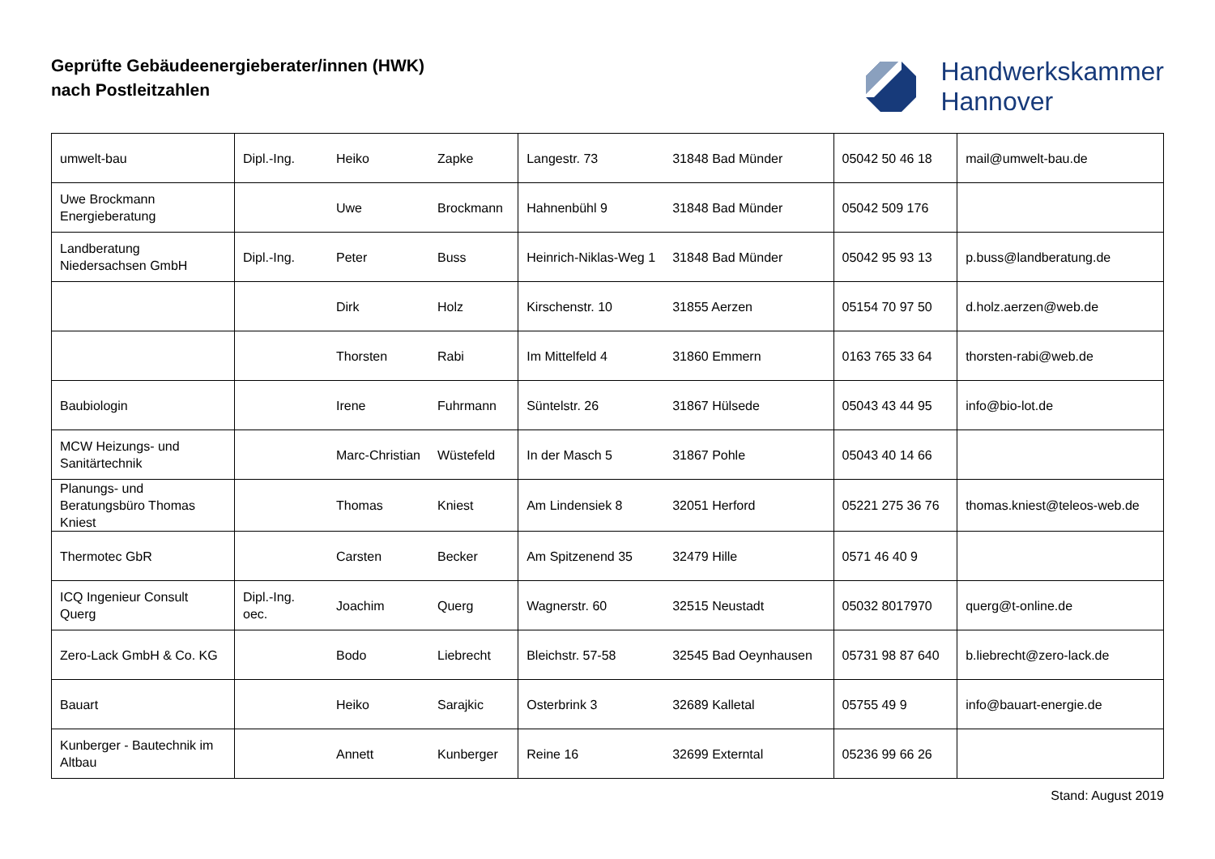Geprüfte Gebäudeenergieberater/innen (HWK)
nach Postleitzahlen
Handwerkskammer
Hannover
| umwelt-bau | Dipl.-Ing. | Heiko | Zapke | Langestr. 73 | 31848 Bad Münder | 05042 50 46 18 | mail@umwelt-bau.de |
| Uwe Brockmann Energieberatung | | Uwe | Brockmann | Hahnenbühl 9 | 31848 Bad Münder | 05042 509 176 | |
| Landberatung Niedersachsen GmbH | Dipl.-Ing. | Peter | Buss | Heinrich-Niklas-Weg 1 | 31848 Bad Münder | 05042 95 93 13 | p.buss@landberatung.de |
| | | Dirk | Holz | Kirschenstr. 10 | 31855 Aerzen | 05154 70 97 50 | d.holz.aerzen@web.de |
| | | Thorsten | Rabi | Im Mittelfeld 4 | 31860 Emmern | 0163 765 33 64 | thorsten-rabi@web.de |
| Baubiologin | | Irene | Fuhrmann | Süntelstr. 26 | 31867 Hülsede | 05043 43 44 95 | info@bio-lot.de |
| MCW Heizungs- und Sanitärtechnik | | Marc-Christian | Wüstefeld | In der Masch 5 | 31867 Pohle | 05043 40 14 66 | |
| Planungs- und Beratungsbüro Thomas Kniest | | Thomas | Kniest | Am Lindensiek 8 | 32051 Herford | 05221 275 36 76 | thomas.kniest@teleos-web.de |
| Thermotec GbR | | Carsten | Becker | Am Spitzenend 35 | 32479 Hille | 0571 46 40 9 | |
| ICQ Ingenieur Consult Querg | Dipl.-Ing. oec. | Joachim | Querg | Wagnerstr. 60 | 32515 Neustadt | 05032 8017970 | querg@t-online.de |
| Zero-Lack GmbH & Co. KG | | Bodo | Liebrecht | Bleichstr. 57-58 | 32545 Bad Oeynhausen | 05731 98 87 640 | b.liebrecht@zero-lack.de |
| Bauart | | Heiko | Sarajkic | Osterbrink 3 | 32689 Kalletal | 05755 49 9 | info@bauart-energie.de |
| Kunberger - Bautechnik im Altbau | | Annett | Kunberger | Reine 16 | 32699 Externtal | 05236 99 66 26 | |
Stand: August 2019